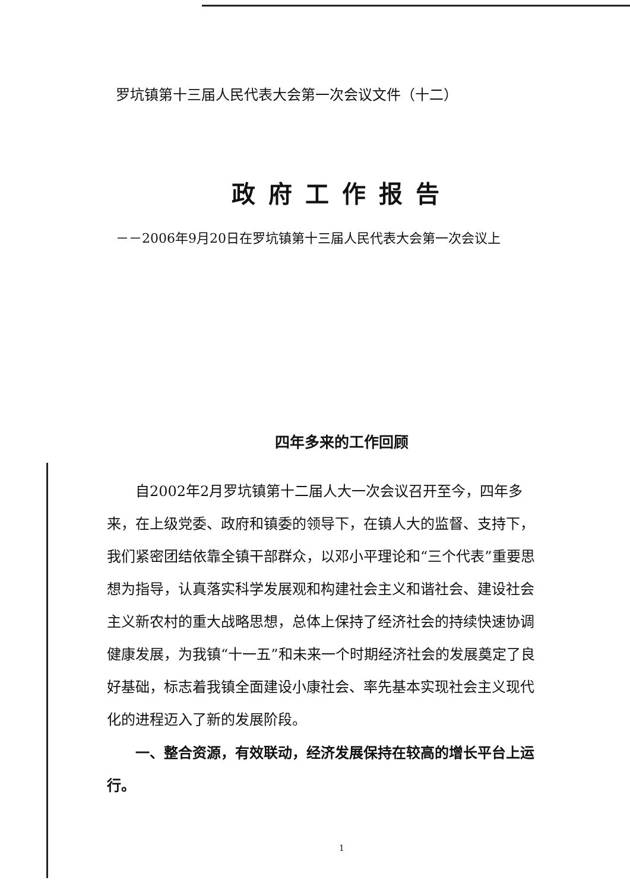罗坑镇第十三届人民代表大会第一次会议文件（十二）
政府工作报告
－－2006年9月20日在罗坑镇第十三届人民代表大会第一次会议上
四年多来的工作回顾
自2002年2月罗坑镇第十二届人大一次会议召开至今，四年多来，在上级党委、政府和镇委的领导下，在镇人大的监督、支持下，我们紧密团结依靠全镇干部群众，以邓小平理论和“三个代表”重要思想为指导，认真落实科学发展观和构建社会主义和谐社会、建设社会主义新农村的重大战略思想，总体上保持了经济社会的持续快速协调健康发展，为我镇“十一五”和未来一个时期经济社会的发展奠定了良好基础，标志着我镇全面建设小康社会、率先基本实现社会主义现代化的进程迈入了新的发展阶段。
一、整合资源，有效联动，经济发展保持在较高的增长平台上运行。
1